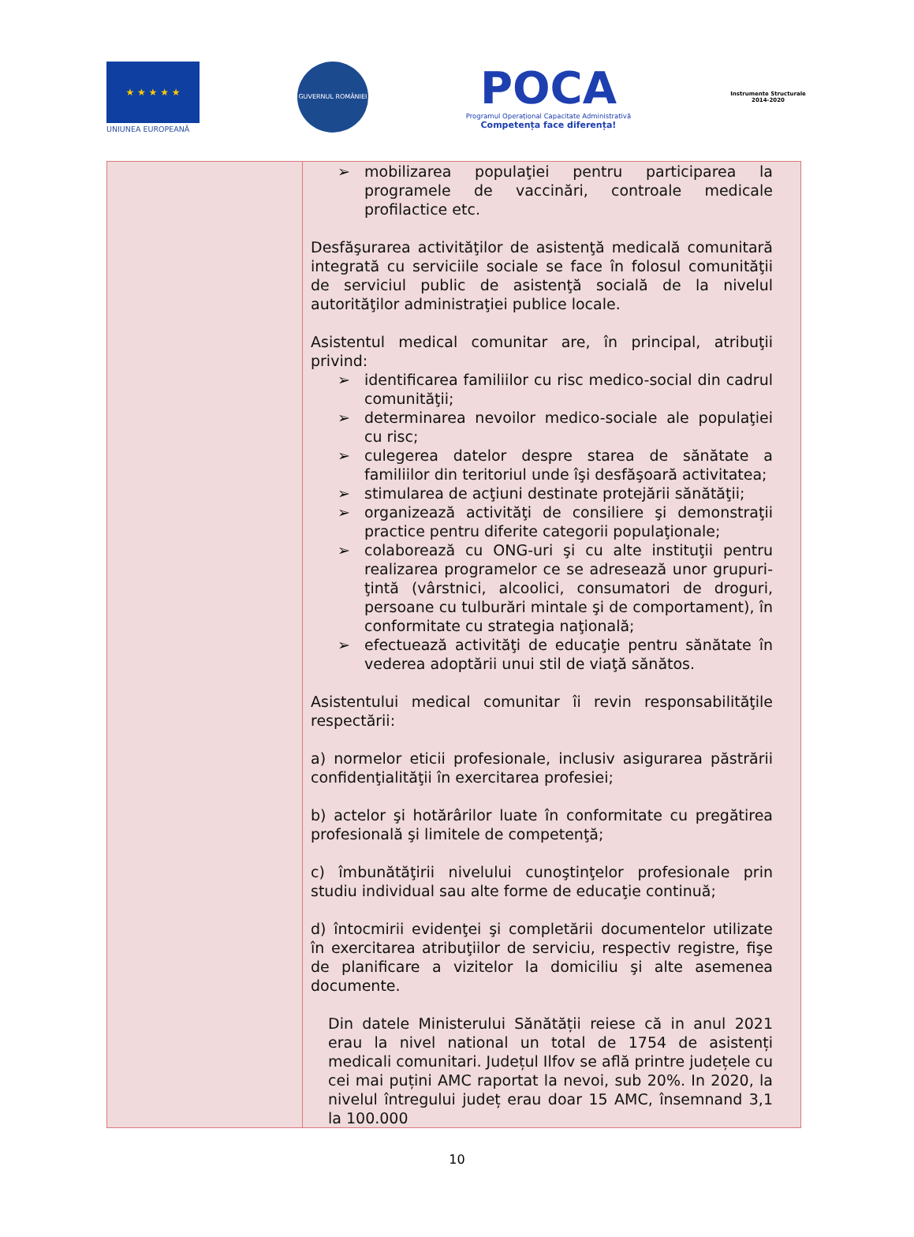★ ★ ★ ★ ★
UNIUNEA EUROPEANĂ
GUVERNUL ROMÂNIEI
POCA
Programul Operațional Capacitate Administrativă
Competența face diferența!
Instrumente Structurale
2014-2020
| | ➢ mobilizarea populaţiei pentru participarea la programele de vaccinări, controale medicale profilactice etc. Desfăşurarea activităţilor de asistenţă medicală comunitară integrată cu serviciile sociale se face în folosul comunităţii de serviciul public de asistenţă socială de la nivelul autorităţilor administraţiei publice locale. Asistentul medical comunitar are, în principal, atribuţii privind: ➢ identificarea familiilor cu risc medico-social din cadrul comunităţii; ➢ determinarea nevoilor medico-sociale ale populaţiei cu risc; ➢ culegerea datelor despre starea de sănătate a familiilor din teritoriul unde îşi desfăşoară activitatea; ➢ stimularea de acţiuni destinate protejării sănătăţii; ➢ organizează activităţi de consiliere şi demonstraţii practice pentru diferite categorii populaţionale; ➢ colaborează cu ONG-uri şi cu alte instituţii pentru realizarea programelor ce se adresează unor grupuri-ţintă (vârstnici, alcoolici, consumatori de droguri, persoane cu tulburări mintale şi de comportament), în conformitate cu strategia naţională; ➢ efectuează activităţi de educaţie pentru sănătate în vederea adoptării unui stil de viaţă sănătos. Asistentului medical comunitar îi revin responsabilităţile respectării: a) normelor eticii profesionale, inclusiv asigurarea păstrării confidenţialităţii în exercitarea profesiei; b) actelor şi hotărârilor luate în conformitate cu pregătirea profesională şi limitele de competenţă; c) îmbunătăţirii nivelului cunoştinţelor profesionale prin studiu individual sau alte forme de educaţie continuă; d) întocmirii evidenţei şi completării documentelor utilizate în exercitarea atribuţiilor de serviciu, respectiv registre, fişe de planificare a vizitelor la domiciliu şi alte asemenea documente. Din datele Ministerului Sănătății reiese că in anul 2021 erau la nivel national un total de 1754 de asistenți medicali comunitari. Județul Ilfov se află printre județele cu cei mai puțini AMC raportat la nevoi, sub 20%. In 2020, la nivelul întregului județ erau doar 15 AMC, însemnand 3,1 la 100.000 |
10